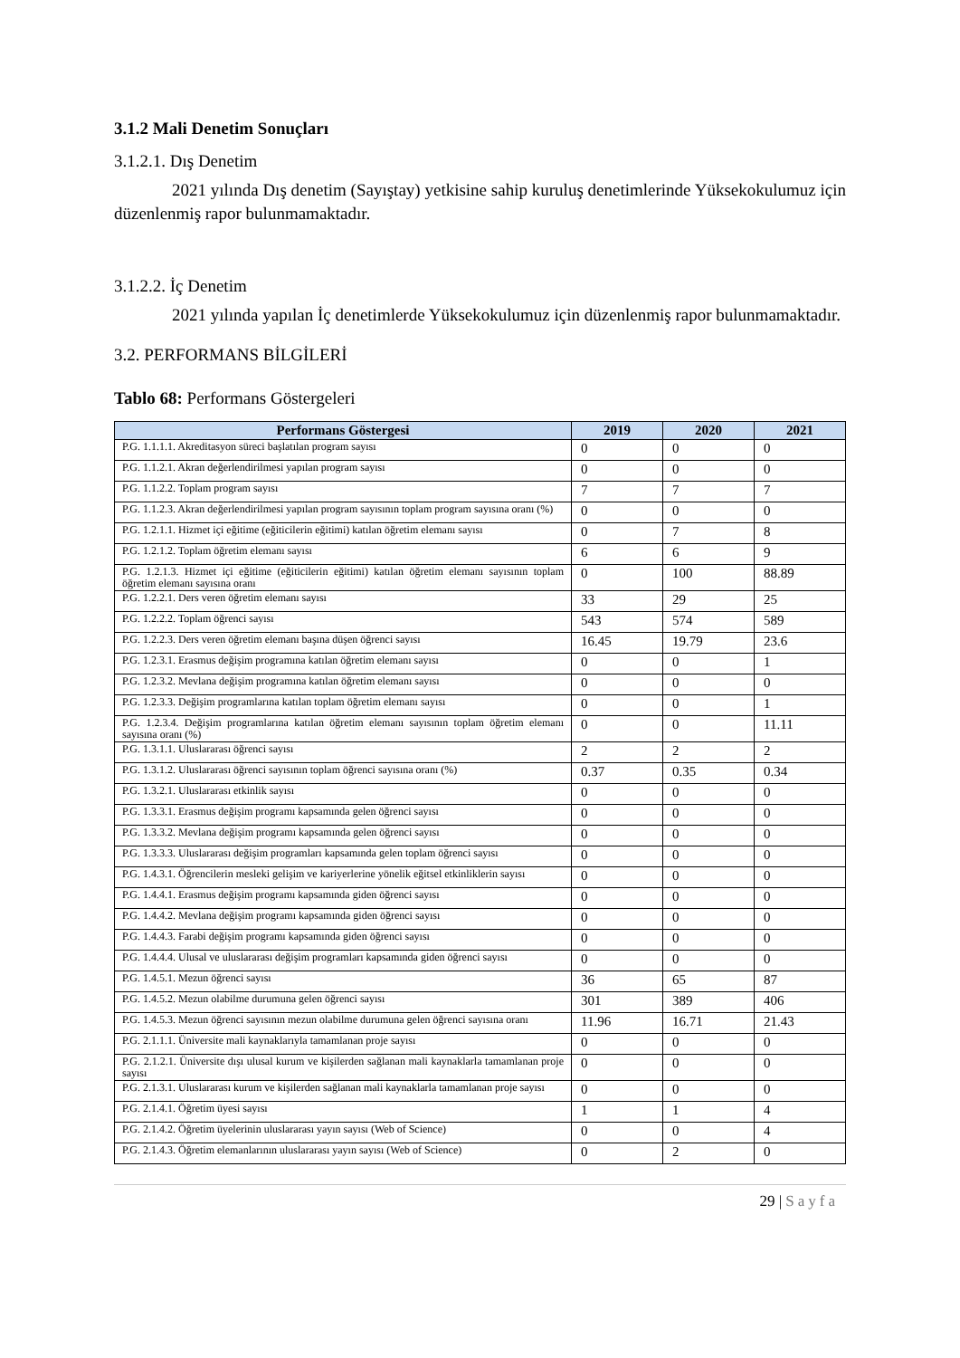3.1.2 Mali Denetim Sonuçları
3.1.2.1. Dış Denetim
2021 yılında Dış denetim (Sayıştay) yetkisine sahip kuruluş denetimlerinde Yüksekokulumuz için düzenlenmiş rapor bulunmamaktadır.
3.1.2.2. İç Denetim
2021 yılında yapılan İç denetimlerde Yüksekokulumuz için düzenlenmiş rapor bulunmamaktadır.
3.2. PERFORMANS BİLGİLERİ
Tablo 68: Performans Göstergeleri
| Performans Göstergesi | 2019 | 2020 | 2021 |
| --- | --- | --- | --- |
| P.G. 1.1.1.1. Akreditasyon süreci başlatılan program sayısı | 0 | 0 | 0 |
| P.G. 1.1.2.1. Akran değerlendirilmesi yapılan program sayısı | 0 | 0 | 0 |
| P.G. 1.1.2.2. Toplam program sayısı | 7 | 7 | 7 |
| P.G. 1.1.2.3. Akran değerlendirilmesi yapılan program sayısının toplam program sayısına oranı (%) | 0 | 0 | 0 |
| P.G. 1.2.1.1. Hizmet içi eğitime (eğiticilerin eğitimi) katılan öğretim elemanı sayısı | 0 | 7 | 8 |
| P.G. 1.2.1.2. Toplam öğretim elemanı sayısı | 6 | 6 | 9 |
| P.G. 1.2.1.3. Hizmet içi eğitime (eğiticilerin eğitimi) katılan öğretim elemanı sayısının toplam öğretim elemanı sayısına oranı | 0 | 100 | 88.89 |
| P.G. 1.2.2.1. Ders veren öğretim elemanı sayısı | 33 | 29 | 25 |
| P.G. 1.2.2.2. Toplam öğrenci sayısı | 543 | 574 | 589 |
| P.G. 1.2.2.3. Ders veren öğretim elemanı başına düşen öğrenci sayısı | 16.45 | 19.79 | 23.6 |
| P.G. 1.2.3.1. Erasmus değişim programına katılan öğretim elemanı sayısı | 0 | 0 | 1 |
| P.G. 1.2.3.2. Mevlana değişim programına katılan öğretim elemanı sayısı | 0 | 0 | 0 |
| P.G. 1.2.3.3. Değişim programlarına katılan toplam öğretim elemanı sayısı | 0 | 0 | 1 |
| P.G. 1.2.3.4. Değişim programlarına katılan öğretim elemanı sayısının toplam öğretim elemanı sayısına oranı (%) | 0 | 0 | 11.11 |
| P.G. 1.3.1.1. Uluslararası öğrenci sayısı | 2 | 2 | 2 |
| P.G. 1.3.1.2. Uluslararası öğrenci sayısının toplam öğrenci sayısına oranı (%) | 0.37 | 0.35 | 0.34 |
| P.G. 1.3.2.1. Uluslararası etkinlik sayısı | 0 | 0 | 0 |
| P.G. 1.3.3.1. Erasmus değişim programı kapsamında gelen öğrenci sayısı | 0 | 0 | 0 |
| P.G. 1.3.3.2. Mevlana değişim programı kapsamında gelen öğrenci sayısı | 0 | 0 | 0 |
| P.G. 1.3.3.3. Uluslararası değişim programları kapsamında gelen toplam öğrenci sayısı | 0 | 0 | 0 |
| P.G. 1.4.3.1. Öğrencilerin mesleki gelişim ve kariyerlerine yönelik eğitsel etkinliklerin sayısı | 0 | 0 | 0 |
| P.G. 1.4.4.1. Erasmus değişim programı kapsamında giden öğrenci sayısı | 0 | 0 | 0 |
| P.G. 1.4.4.2. Mevlana değişim programı kapsamında giden öğrenci sayısı | 0 | 0 | 0 |
| P.G. 1.4.4.3. Farabi değişim programı kapsamında giden öğrenci sayısı | 0 | 0 | 0 |
| P.G. 1.4.4.4. Ulusal ve uluslararası değişim programları kapsamında giden öğrenci sayısı | 0 | 0 | 0 |
| P.G. 1.4.5.1. Mezun öğrenci sayısı | 36 | 65 | 87 |
| P.G. 1.4.5.2. Mezun olabilme durumuna gelen öğrenci sayısı | 301 | 389 | 406 |
| P.G. 1.4.5.3. Mezun öğrenci sayısının mezun olabilme durumuna gelen öğrenci sayısına oranı | 11.96 | 16.71 | 21.43 |
| P.G. 2.1.1.1. Üniversite mali kaynaklarıyla tamamlanan proje sayısı | 0 | 0 | 0 |
| P.G. 2.1.2.1. Üniversite dışı ulusal kurum ve kişilerden sağlanan mali kaynaklarla tamamlanan proje sayısı | 0 | 0 | 0 |
| P.G. 2.1.3.1. Uluslararası kurum ve kişilerden sağlanan mali kaynaklarla tamamlanan proje sayısı | 0 | 0 | 0 |
| P.G. 2.1.4.1. Öğretim üyesi sayısı | 1 | 1 | 4 |
| P.G. 2.1.4.2. Öğretim üyelerinin uluslararası yayın sayısı (Web of Science) | 0 | 0 | 4 |
| P.G. 2.1.4.3. Öğretim elemanlarının uluslararası yayın sayısı (Web of Science) | 0 | 2 | 0 |
29 | Sayfa